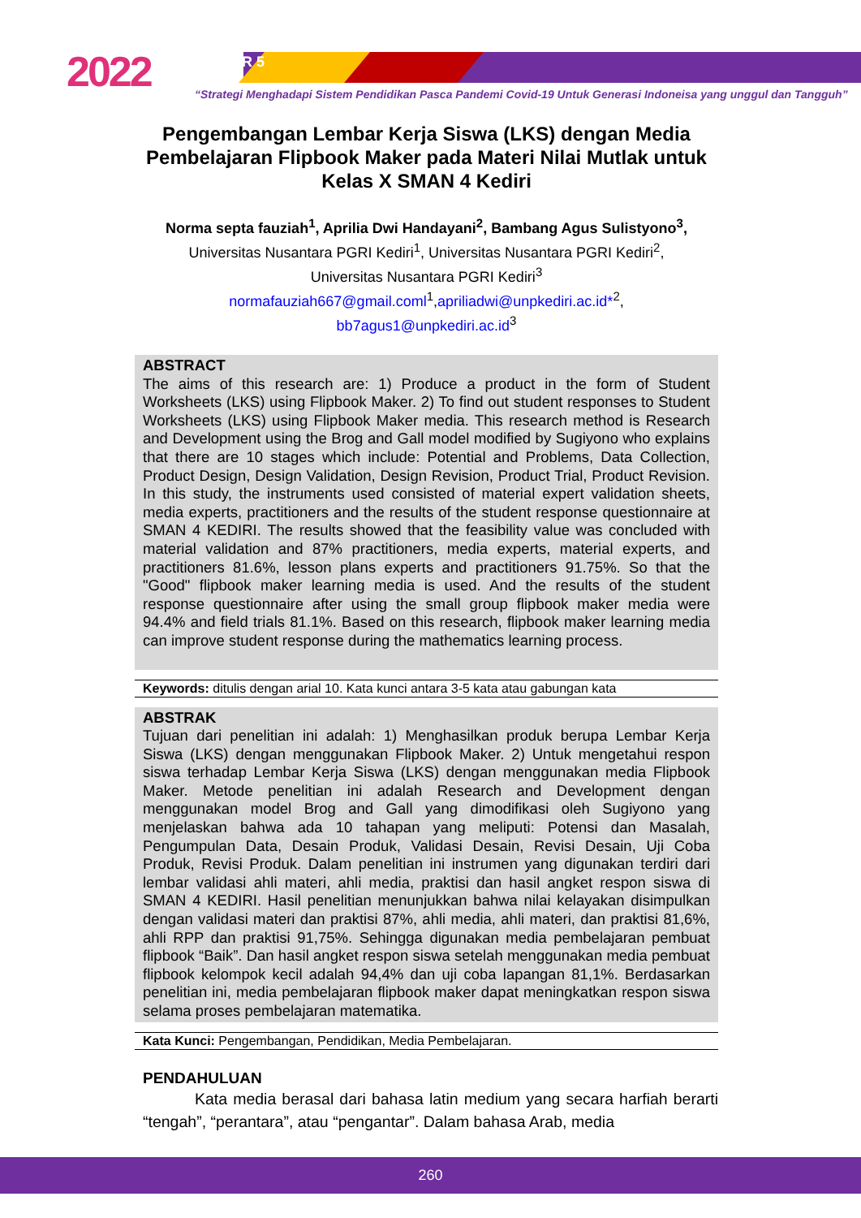2022 SEMDIKJAR 5
“Strategi Menghadapi Sistem Pendidikan Pasca Pandemi Covid-19 Untuk Generasi Indoneisa yang unggul dan Tangguh”
Pengembangan Lembar Kerja Siswa (LKS) dengan Media Pembelajaran Flipbook Maker pada Materi Nilai Mutlak untuk Kelas X SMAN 4 Kediri
Norma septa fauziah<sup>1</sup>, Aprilia Dwi Handayani<sup>2</sup>, Bambang Agus Sulistyono<sup>3</sup>,
Universitas Nusantara PGRI Kediri<sup>1</sup>, Universitas Nusantara PGRI Kediri<sup>2</sup>,
Universitas Nusantara PGRI Kediri<sup>3</sup>
normafauziah667@gmail.coml<sup>1</sup>,apriliadwi@unpkediri.ac.id*<sup>2</sup>,
bb7agus1@unpkediri.ac.id<sup>3</sup>
ABSTRACT
The aims of this research are: 1) Produce a product in the form of Student Worksheets (LKS) using Flipbook Maker. 2) To find out student responses to Student Worksheets (LKS) using Flipbook Maker media. This research method is Research and Development using the Brog and Gall model modified by Sugiyono who explains that there are 10 stages which include: Potential and Problems, Data Collection, Product Design, Design Validation, Design Revision, Product Trial, Product Revision. In this study, the instruments used consisted of material expert validation sheets, media experts, practitioners and the results of the student response questionnaire at SMAN 4 KEDIRI. The results showed that the feasibility value was concluded with material validation and 87% practitioners, media experts, material experts, and practitioners 81.6%, lesson plans experts and practitioners 91.75%. So that the "Good" flipbook maker learning media is used. And the results of the student response questionnaire after using the small group flipbook maker media were 94.4% and field trials 81.1%. Based on this research, flipbook maker learning media can improve student response during the mathematics learning process.
Keywords: ditulis dengan arial 10. Kata kunci antara 3-5 kata atau gabungan kata
ABSTRAK
Tujuan dari penelitian ini adalah: 1) Menghasilkan produk berupa Lembar Kerja Siswa (LKS) dengan menggunakan Flipbook Maker. 2) Untuk mengetahui respon siswa terhadap Lembar Kerja Siswa (LKS) dengan menggunakan media Flipbook Maker. Metode penelitian ini adalah Research and Development dengan menggunakan model Brog and Gall yang dimodifikasi oleh Sugiyono yang menjelaskan bahwa ada 10 tahapan yang meliputi: Potensi dan Masalah, Pengumpulan Data, Desain Produk, Validasi Desain, Revisi Desain, Uji Coba Produk, Revisi Produk. Dalam penelitian ini instrumen yang digunakan terdiri dari lembar validasi ahli materi, ahli media, praktisi dan hasil angket respon siswa di SMAN 4 KEDIRI. Hasil penelitian menunjukkan bahwa nilai kelayakan disimpulkan dengan validasi materi dan praktisi 87%, ahli media, ahli materi, dan praktisi 81,6%, ahli RPP dan praktisi 91,75%. Sehingga digunakan media pembelajaran pembuat flipbook “Baik”. Dan hasil angket respon siswa setelah menggunakan media pembuat flipbook kelompok kecil adalah 94,4% dan uji coba lapangan 81,1%. Berdasarkan penelitian ini, media pembelajaran flipbook maker dapat meningkatkan respon siswa selama proses pembelajaran matematika.
Kata Kunci: Pengembangan, Pendidikan, Media Pembelajaran.
PENDAHULUAN
Kata media berasal dari bahasa latin medium yang secara harfiah berarti “tengah”, “perantara”, atau “pengantar”. Dalam bahasa Arab, media
260